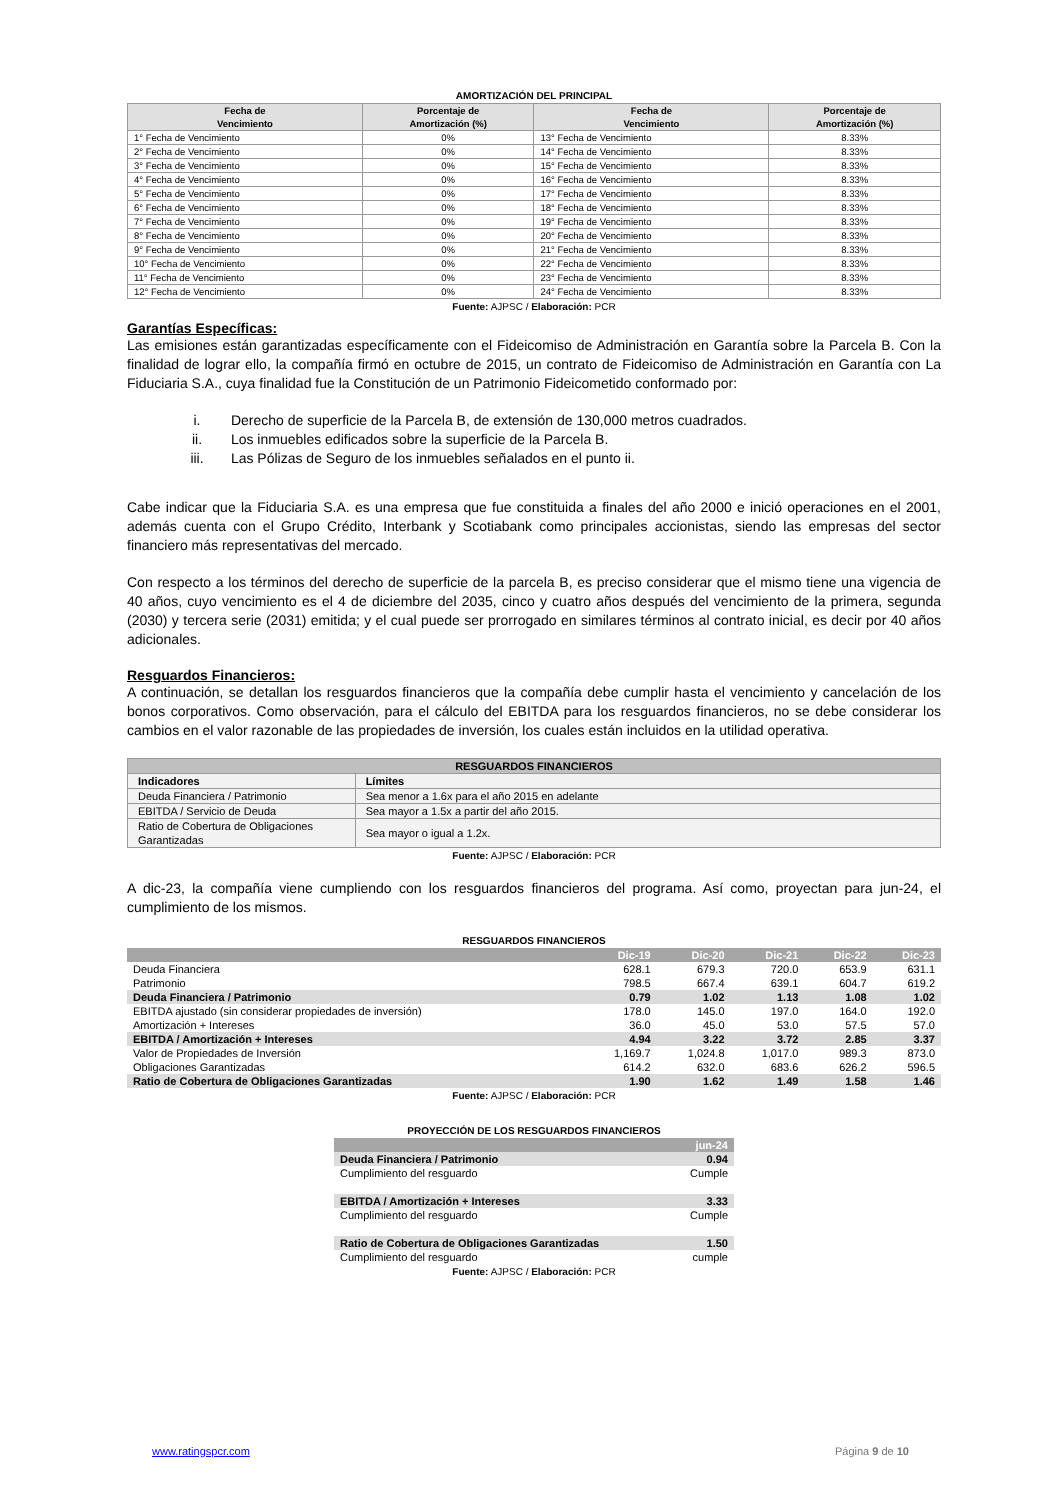AMORTIZACIÓN DEL PRINCIPAL
| Fecha de Vencimiento | Porcentaje de Amortización (%) | Fecha de Vencimiento | Porcentaje de Amortización (%) |
| --- | --- | --- | --- |
| 1° Fecha de Vencimiento | 0% | 13° Fecha de Vencimiento | 8.33% |
| 2° Fecha de Vencimiento | 0% | 14° Fecha de Vencimiento | 8.33% |
| 3° Fecha de Vencimiento | 0% | 15° Fecha de Vencimiento | 8.33% |
| 4° Fecha de Vencimiento | 0% | 16° Fecha de Vencimiento | 8.33% |
| 5° Fecha de Vencimiento | 0% | 17° Fecha de Vencimiento | 8.33% |
| 6° Fecha de Vencimiento | 0% | 18° Fecha de Vencimiento | 8.33% |
| 7° Fecha de Vencimiento | 0% | 19° Fecha de Vencimiento | 8.33% |
| 8° Fecha de Vencimiento | 0% | 20° Fecha de Vencimiento | 8.33% |
| 9° Fecha de Vencimiento | 0% | 21° Fecha de Vencimiento | 8.33% |
| 10° Fecha de Vencimiento | 0% | 22° Fecha de Vencimiento | 8.33% |
| 11° Fecha de Vencimiento | 0% | 23° Fecha de Vencimiento | 8.33% |
| 12° Fecha de Vencimiento | 0% | 24° Fecha de Vencimiento | 8.33% |
Fuente: AJPSC / Elaboración: PCR
Garantías Específicas:
Las emisiones están garantizadas específicamente con el Fideicomiso de Administración en Garantía sobre la Parcela B. Con la finalidad de lograr ello, la compañía firmó en octubre de 2015, un contrato de Fideicomiso de Administración en Garantía con La Fiduciaria S.A., cuya finalidad fue la Constitución de un Patrimonio Fideicometido conformado por:
i. Derecho de superficie de la Parcela B, de extensión de 130,000 metros cuadrados.
ii. Los inmuebles edificados sobre la superficie de la Parcela B.
iii. Las Pólizas de Seguro de los inmuebles señalados en el punto ii.
Cabe indicar que la Fiduciaria S.A. es una empresa que fue constituida a finales del año 2000 e inició operaciones en el 2001, además cuenta con el Grupo Crédito, Interbank y Scotiabank como principales accionistas, siendo las empresas del sector financiero más representativas del mercado.
Con respecto a los términos del derecho de superficie de la parcela B, es preciso considerar que el mismo tiene una vigencia de 40 años, cuyo vencimiento es el 4 de diciembre del 2035, cinco y cuatro años después del vencimiento de la primera, segunda (2030) y tercera serie (2031) emitida; y el cual puede ser prorrogado en similares términos al contrato inicial, es decir por 40 años adicionales.
Resguardos Financieros:
A continuación, se detallan los resguardos financieros que la compañía debe cumplir hasta el vencimiento y cancelación de los bonos corporativos. Como observación, para el cálculo del EBITDA para los resguardos financieros, no se debe considerar los cambios en el valor razonable de las propiedades de inversión, los cuales están incluidos en la utilidad operativa.
| RESGUARDOS FINANCIEROS | |
| Indicadores | Límites |
| Deuda Financiera / Patrimonio | Sea menor a 1.6x para el año 2015 en adelante |
| EBITDA / Servicio de Deuda | Sea mayor a 1.5x a partir del año 2015. |
| Ratio de Cobertura de Obligaciones Garantizadas | Sea mayor o igual a 1.2x. |
Fuente: AJPSC / Elaboración: PCR
A dic-23, la compañía viene cumpliendo con los resguardos financieros del programa. Así como, proyectan para jun-24, el cumplimiento de los mismos.
RESGUARDOS FINANCIEROS
| | Dic-19 | Dic-20 | Dic-21 | Dic-22 | Dic-23 |
| Deuda Financiera | 628.1 | 679.3 | 720.0 | 653.9 | 631.1 |
| Patrimonio | 798.5 | 667.4 | 639.1 | 604.7 | 619.2 |
| Deuda Financiera / Patrimonio | 0.79 | 1.02 | 1.13 | 1.08 | 1.02 |
| EBITDA ajustado (sin considerar propiedades de inversión) | 178.0 | 145.0 | 197.0 | 164.0 | 192.0 |
| Amortización + Intereses | 36.0 | 45.0 | 53.0 | 57.5 | 57.0 |
| EBITDA / Amortización + Intereses | 4.94 | 3.22 | 3.72 | 2.85 | 3.37 |
| Valor de Propiedades de Inversión | 1,169.7 | 1,024.8 | 1,017.0 | 989.3 | 873.0 |
| Obligaciones Garantizadas | 614.2 | 632.0 | 683.6 | 626.2 | 596.5 |
| Ratio de Cobertura de Obligaciones Garantizadas | 1.90 | 1.62 | 1.49 | 1.58 | 1.46 |
Fuente: AJPSC / Elaboración: PCR
PROYECCIÓN DE LOS RESGUARDOS FINANCIEROS
| | jun-24 |
| Deuda Financiera / Patrimonio | 0.94 |
| Cumplimiento del resguardo | Cumple |
| EBITDA / Amortización + Intereses | 3.33 |
| Cumplimiento del resguardo | Cumple |
| Ratio de Cobertura de Obligaciones Garantizadas | 1.50 |
| Cumplimiento del resguardo | cumple |
Fuente: AJPSC / Elaboración: PCR
www.ratingspcr.com Página 9 de 10